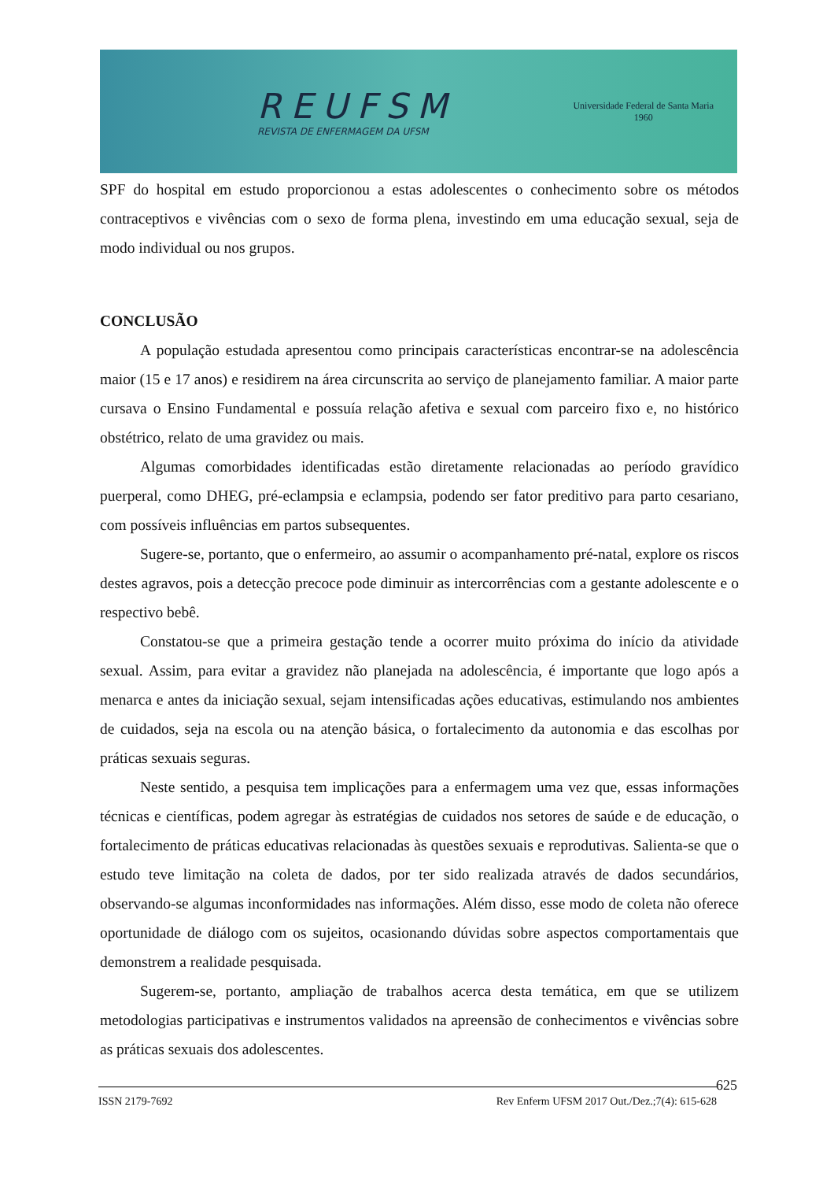REUFSM
REVISTA DE ENFERMAGEM DA UFSM
Universidade Federal de Santa Maria
1960
SPF do hospital em estudo proporcionou a estas adolescentes o conhecimento sobre os métodos contraceptivos e vivências com o sexo de forma plena, investindo em uma educação sexual, seja de modo individual ou nos grupos.
CONCLUSÃO
A população estudada apresentou como principais características encontrar-se na adolescência maior (15 e 17 anos) e residirem na área circunscrita ao serviço de planejamento familiar. A maior parte cursava o Ensino Fundamental e possuía relação afetiva e sexual com parceiro fixo e, no histórico obstétrico, relato de uma gravidez ou mais.
Algumas comorbidades identificadas estão diretamente relacionadas ao período gravídico puerperal, como DHEG, pré-eclampsia e eclampsia, podendo ser fator preditivo para parto cesariano, com possíveis influências em partos subsequentes.
Sugere-se, portanto, que o enfermeiro, ao assumir o acompanhamento pré-natal, explore os riscos destes agravos, pois a detecção precoce pode diminuir as intercorrências com a gestante adolescente e o respectivo bebê.
Constatou-se que a primeira gestação tende a ocorrer muito próxima do início da atividade sexual. Assim, para evitar a gravidez não planejada na adolescência, é importante que logo após a menarca e antes da iniciação sexual, sejam intensificadas ações educativas, estimulando nos ambientes de cuidados, seja na escola ou na atenção básica, o fortalecimento da autonomia e das escolhas por práticas sexuais seguras.
Neste sentido, a pesquisa tem implicações para a enfermagem uma vez que, essas informações técnicas e científicas, podem agregar às estratégias de cuidados nos setores de saúde e de educação, o fortalecimento de práticas educativas relacionadas às questões sexuais e reprodutivas. Salienta-se que o estudo teve limitação na coleta de dados, por ter sido realizada através de dados secundários, observando-se algumas inconformidades nas informações. Além disso, esse modo de coleta não oferece oportunidade de diálogo com os sujeitos, ocasionando dúvidas sobre aspectos comportamentais que demonstrem a realidade pesquisada.
Sugerem-se, portanto, ampliação de trabalhos acerca desta temática, em que se utilizem metodologias participativas e instrumentos validados na apreensão de conhecimentos e vivências sobre as práticas sexuais dos adolescentes.
ISSN 2179-7692 Rev Enferm UFSM 2017 Out./Dez.;7(4): 615-628 625